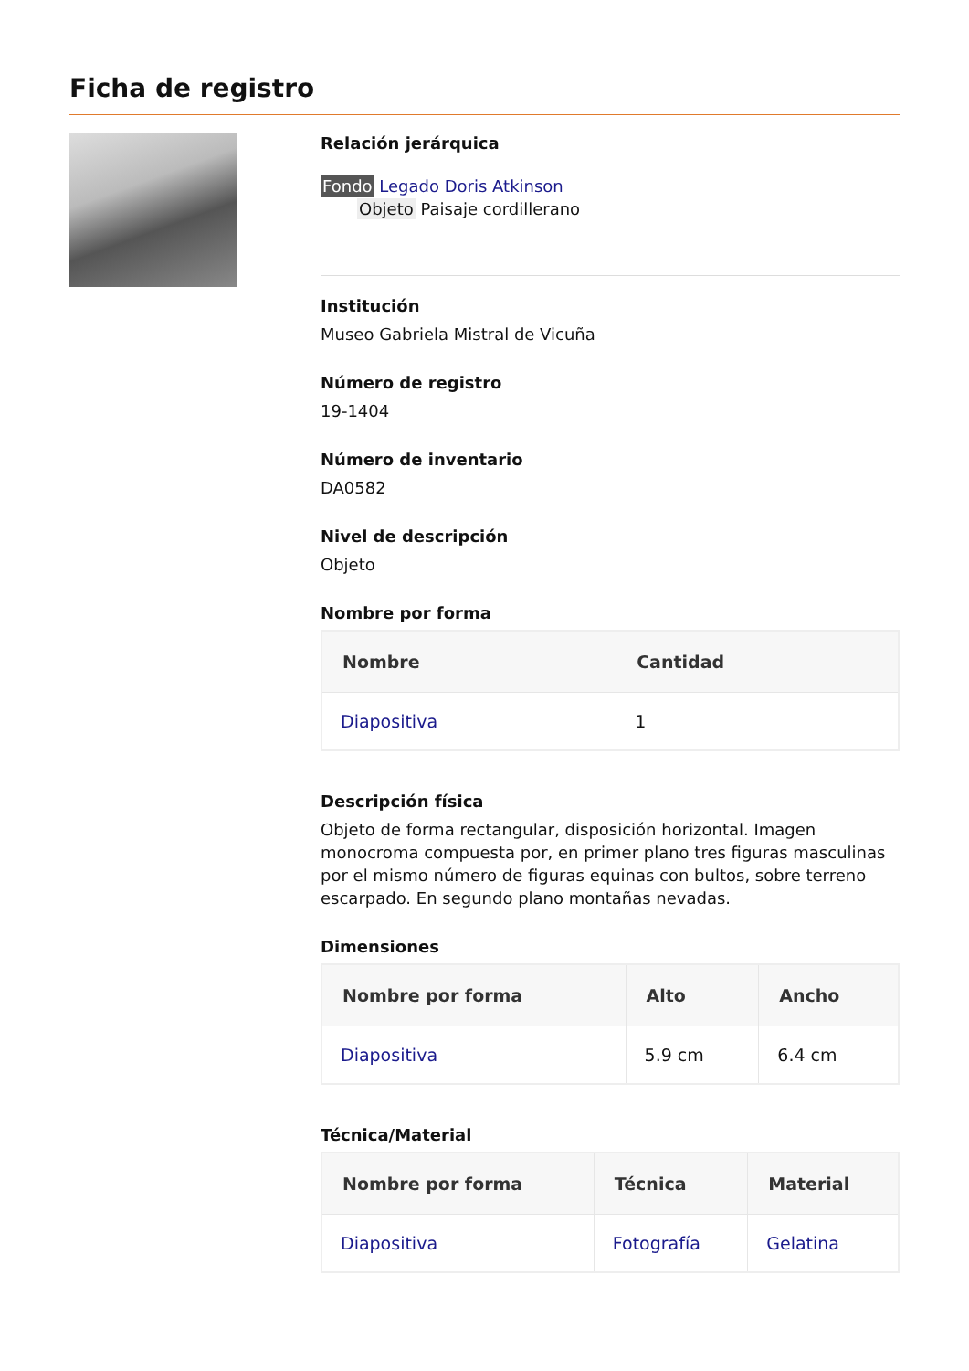Ficha de registro
Relación jerárquica
Fondo Legado Doris Atkinson
Objeto Paisaje cordillerano
Institución
Museo Gabriela Mistral de Vicuña
Número de registro
19-1404
Número de inventario
DA0582
Nivel de descripción
Objeto
Nombre por forma
| Nombre | Cantidad |
| --- | --- |
| Diapositiva | 1 |
Descripción física
Objeto de forma rectangular, disposición horizontal. Imagen monocroma compuesta por, en primer plano tres figuras masculinas por el mismo número de figuras equinas con bultos, sobre terreno escarpado. En segundo plano montañas nevadas.
Dimensiones
| Nombre por forma | Alto | Ancho |
| --- | --- | --- |
| Diapositiva | 5.9 cm | 6.4 cm |
Técnica/Material
| Nombre por forma | Técnica | Material |
| --- | --- | --- |
| Diapositiva | Fotografía | Gelatina |